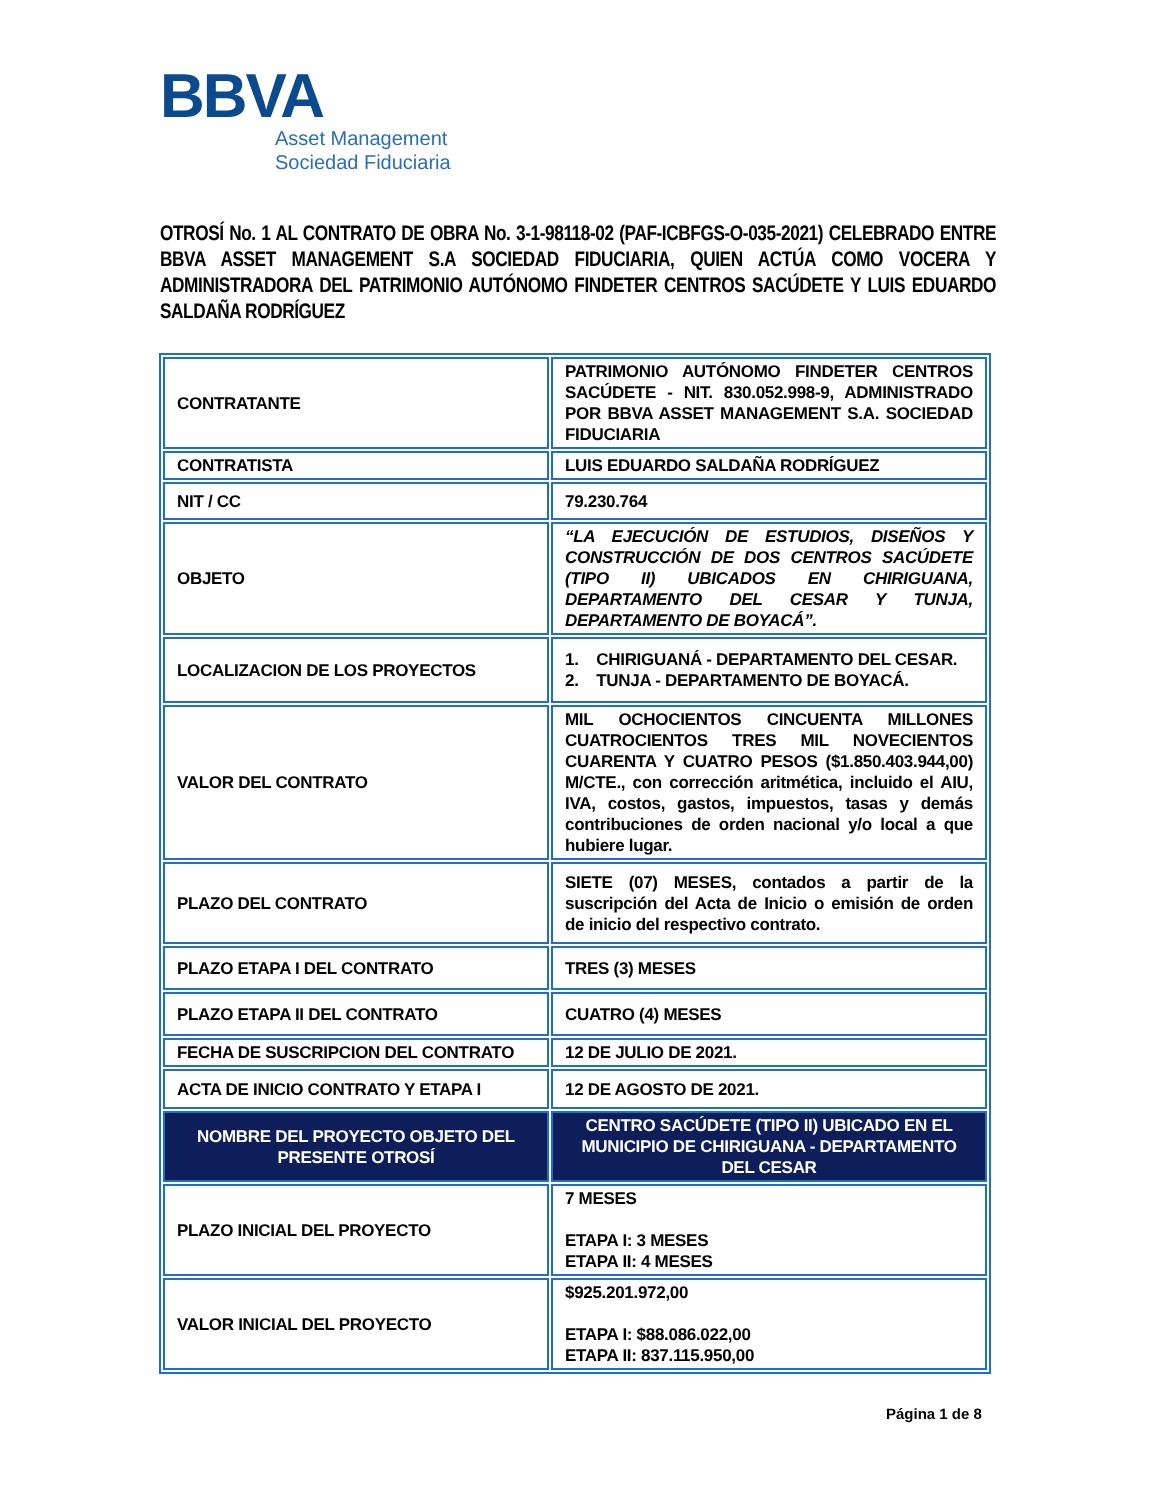BBVA
Asset Management
Sociedad Fiduciaria
OTROSÍ No. 1 AL CONTRATO DE OBRA No. 3-1-98118-02 (PAF-ICBFGS-O-035-2021) CELEBRADO ENTRE BBVA ASSET MANAGEMENT S.A SOCIEDAD FIDUCIARIA, QUIEN ACTÚA COMO VOCERA Y ADMINISTRADORA DEL PATRIMONIO AUTÓNOMO FINDETER CENTROS SACÚDETE Y LUIS EDUARDO SALDAÑA RODRÍGUEZ
| CONTRATANTE | PATRIMONIO AUTÓNOMO FINDETER CENTROS SACÚDETE - NIT. 830.052.998-9, ADMINISTRADO POR BBVA ASSET MANAGEMENT S.A. SOCIEDAD FIDUCIARIA |
| CONTRATISTA | LUIS EDUARDO SALDAÑA RODRÍGUEZ |
| NIT / CC | 79.230.764 |
| OBJETO | “LA EJECUCIÓN DE ESTUDIOS, DISEÑOS Y CONSTRUCCIÓN DE DOS CENTROS SACÚDETE (TIPO II) UBICADOS EN CHIRIGUANA, DEPARTAMENTO DEL CESAR Y TUNJA, DEPARTAMENTO DE BOYACÁ”. |
| LOCALIZACION DE LOS PROYECTOS | 1. CHIRIGUANÁ - DEPARTAMENTO DEL CESAR. 2. TUNJA - DEPARTAMENTO DE BOYACÁ. |
| VALOR DEL CONTRATO | MIL OCHOCIENTOS CINCUENTA MILLONES CUATROCIENTOS TRES MIL NOVECIENTOS CUARENTA Y CUATRO PESOS ($1.850.403.944,00) M/CTE., con corrección aritmética, incluido el AIU, IVA, costos, gastos, impuestos, tasas y demás contribuciones de orden nacional y/o local a que hubiere lugar. |
| PLAZO DEL CONTRATO | SIETE (07) MESES, contados a partir de la suscripción del Acta de Inicio o emisión de orden de inicio del respectivo contrato. |
| PLAZO ETAPA I DEL CONTRATO | TRES (3) MESES |
| PLAZO ETAPA II DEL CONTRATO | CUATRO (4) MESES |
| FECHA DE SUSCRIPCION DEL CONTRATO | 12 DE JULIO DE 2021. |
| ACTA DE INICIO CONTRATO Y ETAPA I | 12 DE AGOSTO DE 2021. |
| NOMBRE DEL PROYECTO OBJETO DEL PRESENTE OTROSÍ | CENTRO SACÚDETE (TIPO II) UBICADO EN EL MUNICIPIO DE CHIRIGUANA - DEPARTAMENTO DEL CESAR |
| PLAZO INICIAL DEL PROYECTO | 7 MESES ETAPA I: 3 MESES ETAPA II: 4 MESES |
| VALOR INICIAL DEL PROYECTO | $925.201.972,00 ETAPA I: $88.086.022,00 ETAPA II: 837.115.950,00 |
Página 1 de 8